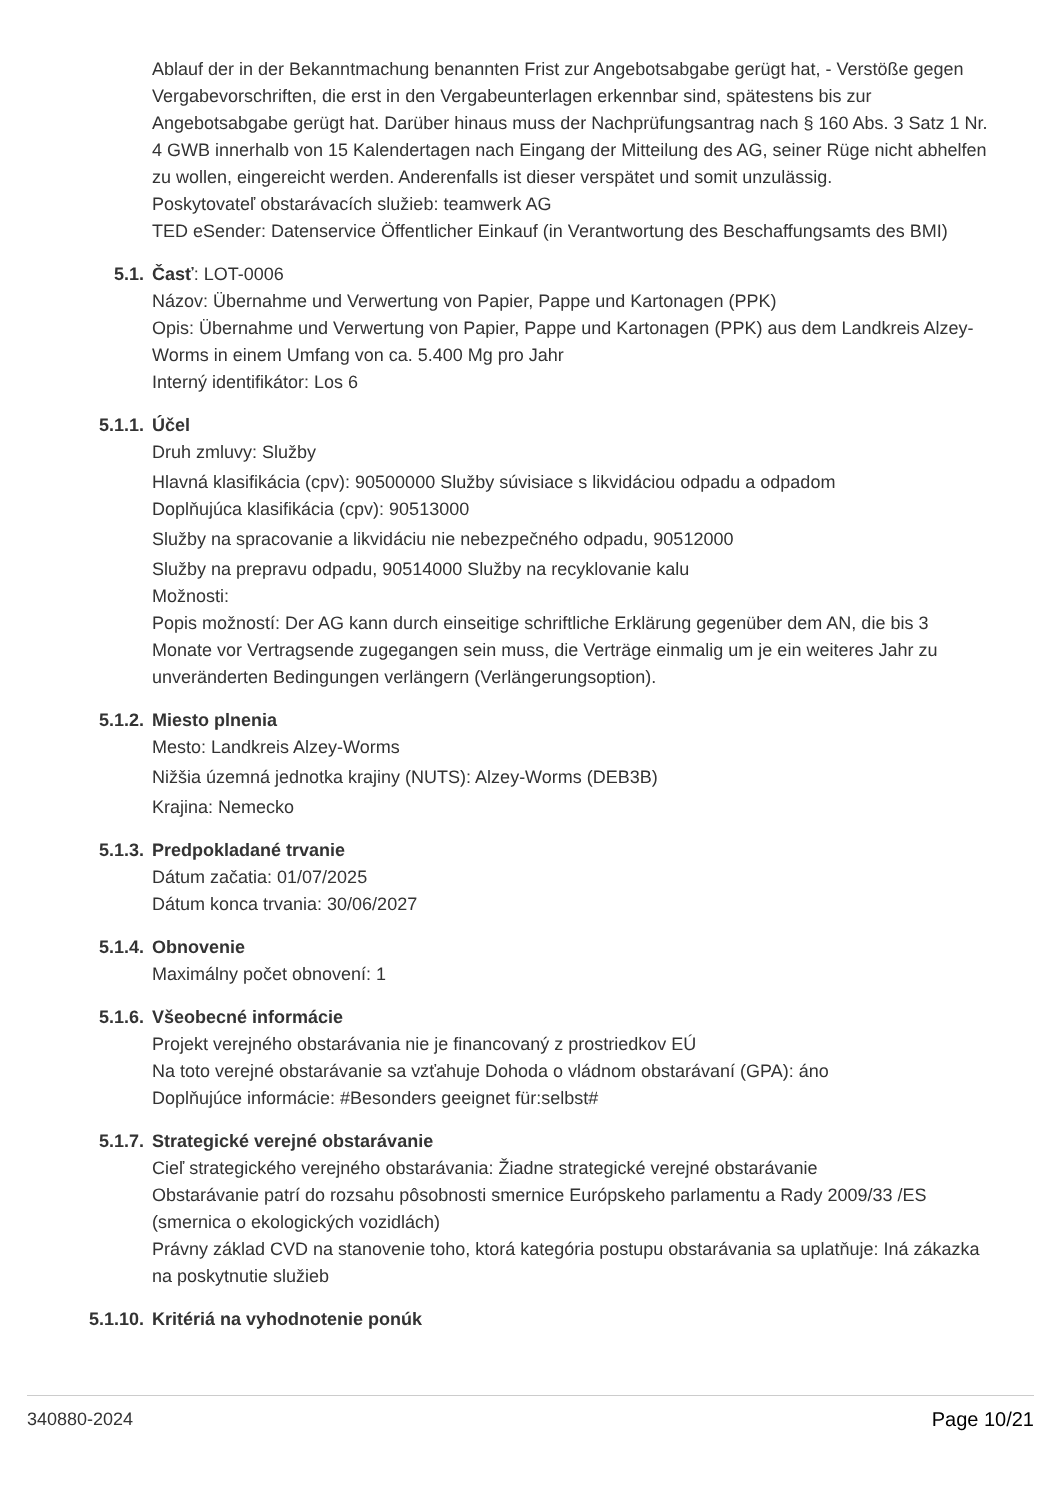Ablauf der in der Bekanntmachung benannten Frist zur Angebotsabgabe gerügt hat, - Verstöße gegen Vergabevorschriften, die erst in den Vergabeunterlagen erkennbar sind, spätestens bis zur Angebotsabgabe gerügt hat. Darüber hinaus muss der Nachprüfungsantrag nach § 160 Abs. 3 Satz 1 Nr. 4 GWB innerhalb von 15 Kalendertagen nach Eingang der Mitteilung des AG, seiner Rüge nicht abhelfen zu wollen, eingereicht werden. Anderenfalls ist dieser verspätet und somit unzulässig.
Poskytovateľ obstarávacích služieb: teamwerk AG
TED eSender: Datenservice Öffentlicher Einkauf (in Verantwortung des Beschaffungsamts des BMI)
5.1. Časť: LOT-0006
Názov: Übernahme und Verwertung von Papier, Pappe und Kartonagen (PPK)
Opis: Übernahme und Verwertung von Papier, Pappe und Kartonagen (PPK) aus dem Landkreis Alzey-Worms in einem Umfang von ca. 5.400 Mg pro Jahr
Interný identifikátor: Los 6
5.1.1. Účel
Druh zmluvy: Služby
Hlavná klasifikácia (cpv): 90500000 Služby súvisiace s likvidáciou odpadu a odpadom
Doplňujúca klasifikácia (cpv): 90513000
Služby na spracovanie a likvidáciu nie nebezpečného odpadu, 90512000
Služby na prepravu odpadu, 90514000 Služby na recyklovanie kalu
Možnosti:
Popis možností: Der AG kann durch einseitige schriftliche Erklärung gegenüber dem AN, die bis 3 Monate vor Vertragsende zugegangen sein muss, die Verträge einmalig um je ein weiteres Jahr zu unveränderten Bedingungen verlängern (Verlängerungsoption).
5.1.2. Miesto plnenia
Mesto: Landkreis Alzey-Worms
Nižšia územná jednotka krajiny (NUTS): Alzey-Worms (DEB3B)
Krajina: Nemecko
5.1.3. Predpokladané trvanie
Dátum začatia: 01/07/2025
Dátum konca trvania: 30/06/2027
5.1.4. Obnovenie
Maximálny počet obnovení: 1
5.1.6. Všeobecné informácie
Projekt verejného obstarávania nie je financovaný z prostriedkov EÚ
Na toto verejné obstarávanie sa vzťahuje Dohoda o vládnom obstarávaní (GPA): áno
Doplňujúce informácie: #Besonders geeignet für:selbst#
5.1.7. Strategické verejné obstarávanie
Cieľ strategického verejného obstarávania: Žiadne strategické verejné obstarávanie
Obstarávanie patrí do rozsahu pôsobnosti smernice Európskeho parlamentu a Rady 2009/33 /ES (smernica o ekologických vozidlách)
Právny základ CVD na stanovenie toho, ktorá kategória postupu obstarávania sa uplatňuje: Iná zákazka na poskytnutie služieb
5.1.10. Kritériá na vyhodnotenie ponúk
340880-2024 Page 10/21